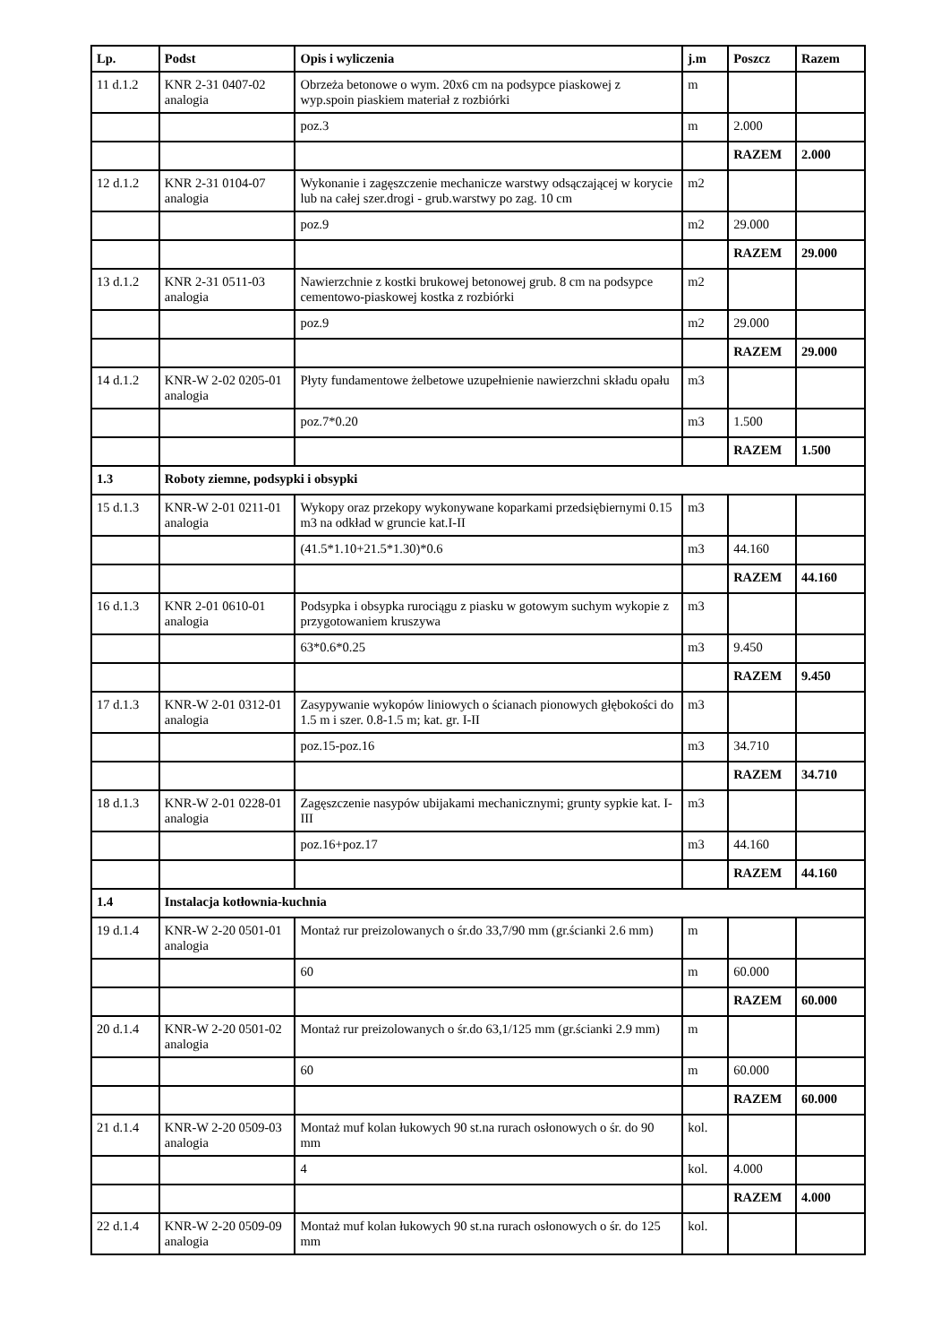| Lp. | Podst | Opis i wyliczenia | j.m | Poszcz | Razem |
| --- | --- | --- | --- | --- | --- |
| 11 d.1.2 | KNR 2-31 0407-02 analogia | Obrzeża betonowe o wym. 20x6 cm na podsypce piaskowej z wyp.spoin piaskiem materiał z rozbiórki | m | | |
| | | poz.3 | m | 2.000 | |
| | | | | RAZEM | 2.000 |
| 12 d.1.2 | KNR 2-31 0104-07 analogia | Wykonanie i zagęszczenie mechanicze warstwy odsączającej w korycie lub na całej szer.drogi - grub.warstwy po zag. 10 cm | m2 | | |
| | | poz.9 | m2 | 29.000 | |
| | | | | RAZEM | 29.000 |
| 13 d.1.2 | KNR 2-31 0511-03 analogia | Nawierzchnie z kostki brukowej betonowej grub. 8 cm na podsypce cementowo-piaskowej kostka z rozbiórki | m2 | | |
| | | poz.9 | m2 | 29.000 | |
| | | | | RAZEM | 29.000 |
| 14 d.1.2 | KNR-W 2-02 0205-01 analogia | Płyty fundamentowe żelbetowe uzupełnienie nawierzchni składu opału | m3 | | |
| | | poz.7*0.20 | m3 | 1.500 | |
| | | | | RAZEM | 1.500 |
| 1.3 | Roboty ziemne, podsypki i obsypki | | | | |
| 15 d.1.3 | KNR-W 2-01 0211-01 analogia | Wykopy oraz przekopy wykonywane koparkami przedsiębiernymi 0.15 m3 na odkład w gruncie kat.I-II | m3 | | |
| | | (41.5*1.10+21.5*1.30)*0.6 | m3 | 44.160 | |
| | | | | RAZEM | 44.160 |
| 16 d.1.3 | KNR 2-01 0610-01 analogia | Podsypka i obsypka rurociągu z piasku w gotowym suchym wykopie z przygotowaniem kruszywa | m3 | | |
| | | 63*0.6*0.25 | m3 | 9.450 | |
| | | | | RAZEM | 9.450 |
| 17 d.1.3 | KNR-W 2-01 0312-01 analogia | Zasypywanie wykopów liniowych o ścianach pionowych głębokości do 1.5 m i szer. 0.8-1.5 m; kat. gr. I-II | m3 | | |
| | | poz.15-poz.16 | m3 | 34.710 | |
| | | | | RAZEM | 34.710 |
| 18 d.1.3 | KNR-W 2-01 0228-01 analogia | Zagęszczenie nasypów ubijakami mechanicznymi; grunty sypkie kat. I-III | m3 | | |
| | | poz.16+poz.17 | m3 | 44.160 | |
| | | | | RAZEM | 44.160 |
| 1.4 | Instalacja kotłownia-kuchnia | | | | |
| 19 d.1.4 | KNR-W 2-20 0501-01 analogia | Montaż rur preizolowanych o śr.do 33,7/90 mm (gr.ścianki 2.6 mm) | m | | |
| | | 60 | m | 60.000 | |
| | | | | RAZEM | 60.000 |
| 20 d.1.4 | KNR-W 2-20 0501-02 analogia | Montaż rur preizolowanych o śr.do 63,1/125 mm (gr.ścianki 2.9 mm) | m | | |
| | | 60 | m | 60.000 | |
| | | | | RAZEM | 60.000 |
| 21 d.1.4 | KNR-W 2-20 0509-03 analogia | Montaż muf kolan łukowych 90 st.na rurach osłonowych o śr. do 90 mm | kol. | | |
| | | 4 | kol. | 4.000 | |
| | | | | RAZEM | 4.000 |
| 22 d.1.4 | KNR-W 2-20 0509-09 analogia | Montaż muf kolan łukowych 90 st.na rurach osłonowych o śr. do 125 mm | kol. | | |